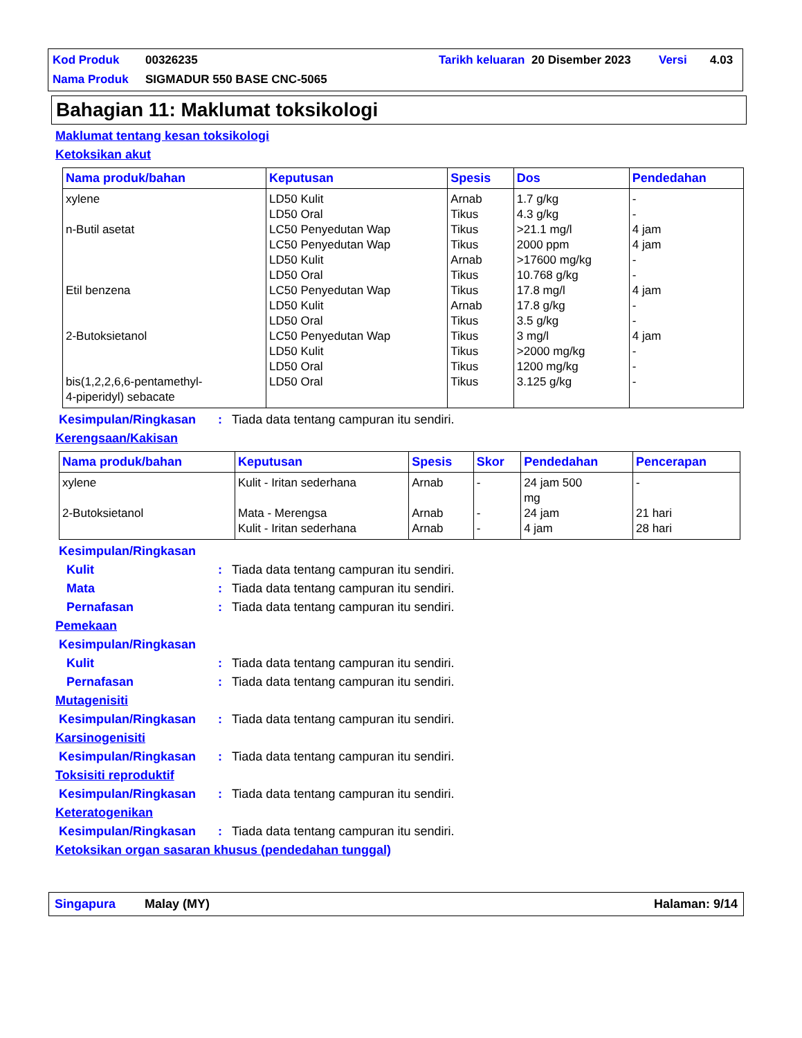| Kod Produk | 00326235 | Tarikh keluaran | 20 Disember 2023 | Versi | 4.03 |
| Nama Produk | SIGMADUR 550 BASE CNC-5065 | | | | |
Bahagian 11: Maklumat toksikologi
Maklumat tentang kesan toksikologi
Ketoksikan akut
| Nama produk/bahan | Keputusan | Spesis | Dos | Pendedahan |
| --- | --- | --- | --- | --- |
| xylene n-Butil asetat Etil benzena 2-Butoksietanol bis(1,2,2,6,6-pentamethyl- 4-piperidyl) sebacate | LD50 Kulit LD50 Oral LC50 Penyedutan Wap LC50 Penyedutan Wap LD50 Kulit LD50 Oral LC50 Penyedutan Wap LD50 Kulit LD50 Oral LC50 Penyedutan Wap LD50 Kulit LD50 Oral LD50 Oral | Arnab Tikus Tikus Tikus Arnab Tikus Tikus Arnab Tikus Tikus Tikus Tikus Tikus | 1.7 g/kg 4.3 g/kg >21.1 mg/l 2000 ppm >17600 mg/kg 10.768 g/kg 17.8 mg/l 17.8 g/kg 3.5 g/kg 3 mg/l >2000 mg/kg 1200 mg/kg 3.125 g/kg | - - 4 jam 4 jam - - 4 jam - - 4 jam - - - |
Kesimpulan/Ringkasan: Tiada data tentang campuran itu sendiri.
Kerengsaan/Kakisan
| Nama produk/bahan | Keputusan | Spesis | Skor | Pendedahan | Pencerapan |
| --- | --- | --- | --- | --- | --- |
| xylene 2-Butoksietanol | Kulit - Iritan sederhana Mata - Merengsa Kulit - Iritan sederhana | Arnab Arnab Arnab | - - - | 24 jam 500 mg 24 jam 4 jam | - 21 hari 28 hari |
Kesimpulan/Ringkasan
Kulit: Tiada data tentang campuran itu sendiri.
Mata: Tiada data tentang campuran itu sendiri.
Pernafasan: Tiada data tentang campuran itu sendiri.
Pemekaan
Kesimpulan/Ringkasan
Kulit: Tiada data tentang campuran itu sendiri.
Pernafasan: Tiada data tentang campuran itu sendiri.
Mutagenisiti
Kesimpulan/Ringkasan: Tiada data tentang campuran itu sendiri.
Karsinogenisiti
Kesimpulan/Ringkasan: Tiada data tentang campuran itu sendiri.
Toksisiti reproduktif
Kesimpulan/Ringkasan: Tiada data tentang campuran itu sendiri.
Keteratogenikan
Kesimpulan/Ringkasan: Tiada data tentang campuran itu sendiri.
Ketoksikan organ sasaran khusus (pendedahan tunggal)
Singapura Malay (MY) Halaman: 9/14